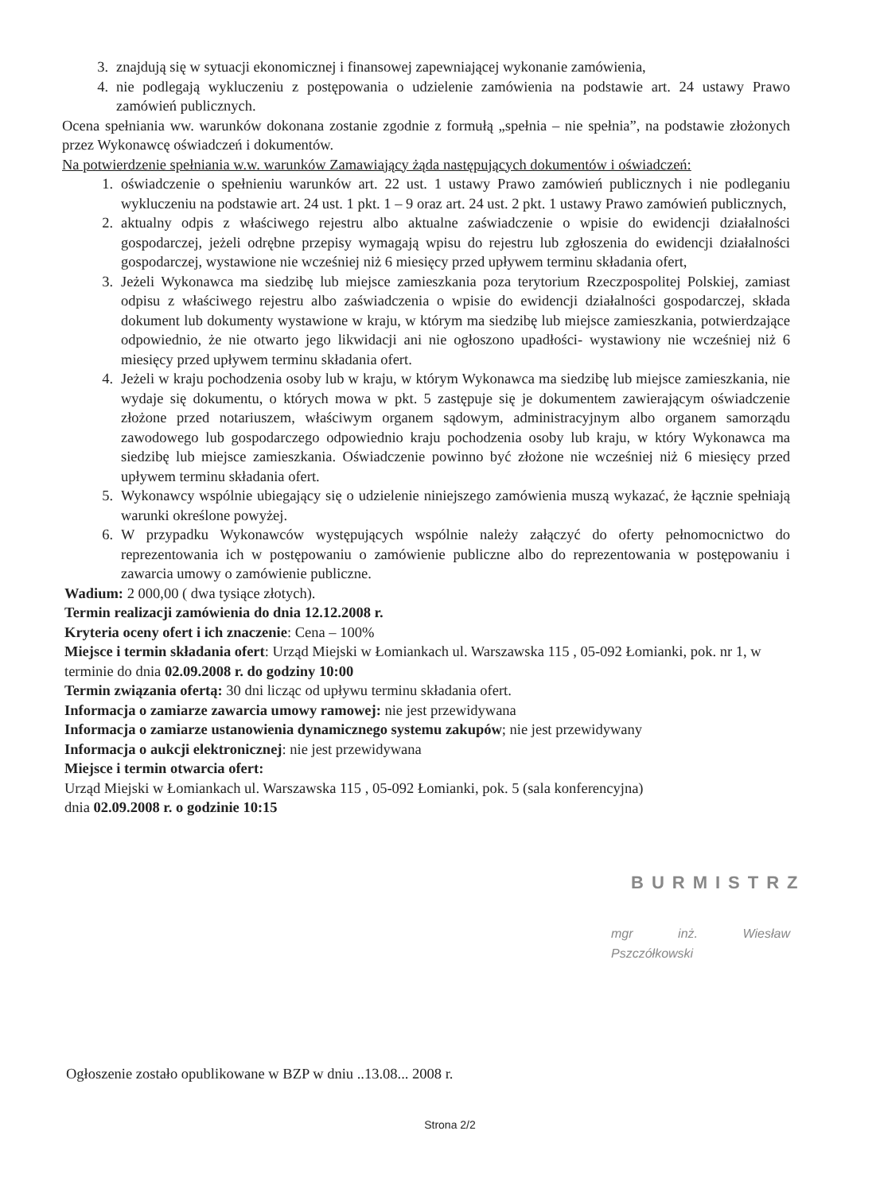3. znajdują się w sytuacji ekonomicznej i finansowej zapewniającej wykonanie zamówienia,
4. nie podlegają wykluczeniu z postępowania o udzielenie zamówienia na podstawie art. 24 ustawy Prawo zamówień publicznych.
Ocena spełniania ww. warunków dokonana zostanie zgodnie z formułą „spełnia – nie spełnia”, na podstawie złożonych przez Wykonawcę oświadczeń i dokumentów.
Na potwierdzenie spełniania w.w. warunków Zamawiający żąda następujących dokumentów i oświadczeń:
1. oświadczenie o spełnieniu warunków art. 22 ust. 1 ustawy Prawo zamówień publicznych i nie podleganiu wykluczeniu na podstawie art. 24 ust. 1 pkt. 1 – 9 oraz art. 24 ust. 2 pkt. 1 ustawy Prawo zamówień publicznych,
2. aktualny odpis z właściwego rejestru albo aktualne zaświadczenie o wpisie do ewidencji działalności gospodarczej, jeżeli odrębne przepisy wymagają wpisu do rejestru lub zgłoszenia do ewidencji działalności gospodarczej, wystawione nie wcześniej niż 6 miesięcy przed upływem terminu składania ofert,
3. Jeżeli Wykonawca ma siedzibę lub miejsce zamieszkania poza terytorium Rzeczpospolitej Polskiej, zamiast odpisu z właściwego rejestru albo zaświadczenia o wpisie do ewidencji działalności gospodarczej, składa dokument lub dokumenty wystawione w kraju, w którym ma siedzibę lub miejsce zamieszkania, potwierdzające odpowiednio, że nie otwarto jego likwidacji ani nie ogłoszono upadłości- wystawiony nie wcześniej niż 6 miesięcy przed upływem terminu składania ofert.
4. Jeżeli w kraju pochodzenia osoby lub w kraju, w którym Wykonawca ma siedzibę lub miejsce zamieszkania, nie wydaje się dokumentu, o których mowa w pkt. 5 zastępuje się je dokumentem zawierającym oświadczenie złożone przed notariuszem, właściwym organem sądowym, administracyjnym albo organem samorządu zawodowego lub gospodarczego odpowiednio kraju pochodzenia osoby lub kraju, w który Wykonawca ma siedzibę lub miejsce zamieszkania. Oświadczenie powinno być złożone nie wcześniej niż 6 miesięcy przed upływem terminu składania ofert.
5. Wykonawcy wspólnie ubiegający się o udzielenie niniejszego zamówienia muszą wykazać, że łącznie spełniają warunki określone powyżej.
6. W przypadku Wykonawców występujących wspólnie należy załączyć do oferty pełnomocnictwo do reprezentowania ich w postępowaniu o zamówienie publiczne albo do reprezentowania w postępowaniu i zawarcia umowy o zamówienie publiczne.
Wadium: 2 000,00 ( dwa tysiące złotych).
Termin realizacji zamówienia do dnia 12.12.2008 r.
Kryteria oceny ofert i ich znaczenie: Cena – 100%
Miejsce i termin składania ofert: Urząd Miejski w Łomiankach ul. Warszawska 115 , 05-092 Łomianki, pok. nr 1, w terminie do dnia 02.09.2008 r. do godziny 10:00
Termin związania ofertą: 30 dni licząc od upływu terminu składania ofert.
Informacja o zamiarze zawarcia umowy ramowej: nie jest przewidywana
Informacja o zamiarze ustanowienia dynamicznego systemu zakupów; nie jest przewidywany
Informacja o aukcji elektronicznej: nie jest przewidywana
Miejsce i termin otwarcia ofert:
Urząd Miejski w Łomiankach ul. Warszawska 115 , 05-092 Łomianki, pok. 5 (sala konferencyjna)
dnia 02.09.2008 r. o godzinie 10:15
BURMISTRZ
mgr inż. Wiesław Pszczółkowski
Ogłoszenie zostało opublikowane w BZP w dniu ..13.08... 2008 r.
Strona 2/2